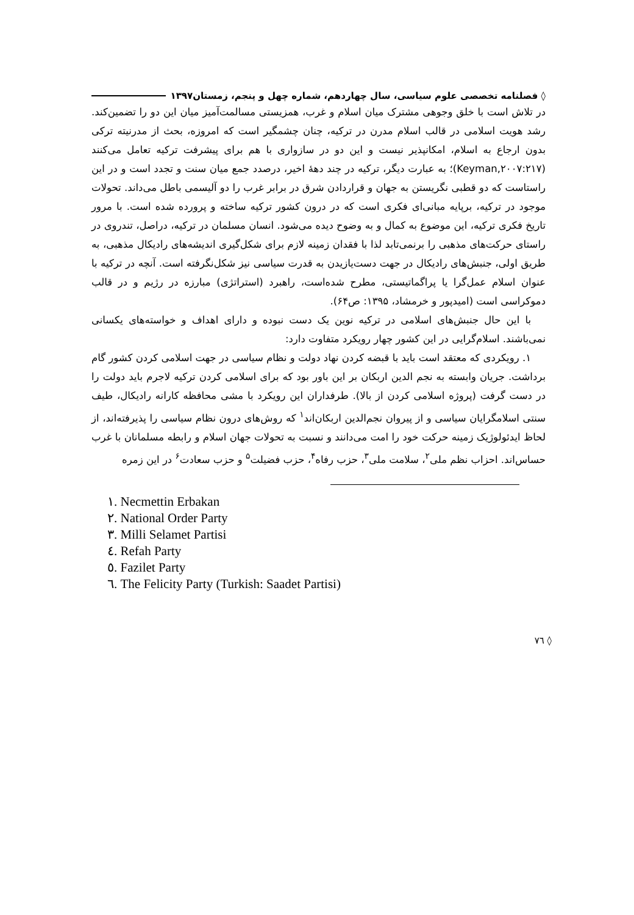◊ فصلنامه تخصصی علوم سیاسی، سال چهاردهم، شماره چهل و پنجم، زمستان۱۳۹۷
در تلاش است با خلق وجوهی مشترک میان اسلام و غرب، همزیستی مسالمت‌آمیز میان این دو را تضمین‌کند. رشد هویت اسلامی در قالب اسلام مدرن در ترکیه، چنان چشمگیر است که امروزه، بحث از مدرنیته ترکی بدون ارجاع به اسلام، امکانپذیر نیست و این دو در سازواری با هم برای پیشرفت ترکیه تعامل می‌کنند (Keyman,۲۰۰۷:۲۱۷)؛ به عبارت دیگر، ترکیه در چند دههٔ اخیر، درصدد جمع میان سنت و تجدد است و در این راستاست که دو قطبی نگریستن به جهان و قراردادن شرق در برابر غرب را دو آلیسمی باطل می‌داند. تحولات موجود در ترکیه، برپایه مبانی‌ای فکری است که در درون کشور ترکیه ساخته و پرورده شده است. با مرور تاریخ فکری ترکیه، این موضوع به کمال و به وضوح دیده می‌شود. انسان مسلمان در ترکیه، دراصل، تندروی در راستای حرکت‌های مذهبی را برنمی‌تابد لذا با فقدان زمینه لازم برای شکل‌گیری اندیشه‌های رادیکال مذهبی، به طریق اولی، جنبش‌های رادیکال در جهت دست‌یازیدن به قدرت سیاسی نیز شکل‌نگرفته است. آنچه در ترکیه با عنوان اسلام عمل‌گرا یا پراگماتیستی، مطرح شده‌است، راهبرد (استراتژی) مبارزه در رژیم و در قالب دموکراسی است (امیدپور و خرمشاد، ۱۳۹۵: ص۶۴).
با این حال جنبش‌های اسلامی در ترکیه نوین یک دست نبوده و دارای اهداف و خواسته‌های یکسانی نمی‌باشند. اسلام‌گرایی در این کشور چهار رویکرد متفاوت دارد:
۱. رویکردی که معتقد است باید با قبضه کردن نهاد دولت و نظام سیاسی در جهت اسلامی کردن کشور گام برداشت. جریان وابسته به نجم الدین اربکان بر این باور بود که برای اسلامی کردن ترکیه لاجرم باید دولت را در دست گرفت (پروژه اسلامی کردن از بالا). طرفداران این رویکرد با مشی محافظه کارانه رادیکال، طیف سنتی اسلامگرایان سیاسی و از پیروان نجم‌الدین اربکان‌اند<sup>۱</sup> که روش‌های درون نظام سیاسی را پذیرفته‌اند، از لحاظ ایدئولوژیک زمینه حرکت خود را امت می‌دانند و نسبت به تحولات جهان اسلام و رابطه مسلمانان با غرب حساس‌اند. احزاب نظم ملی<sup>۲</sup>، سلامت ملی<sup>۳</sup>، حزب رفاه<sup>۴</sup>، حزب فضیلت<sup>۵</sup> و حزب سعادت<sup>۶</sup> در این زمره
١. Necmettin Erbakan
٢. National Order Party
٣. Milli Selamet Partisi
٤. Refah Party
٥. Fazilet Party
٦. The Felicity Party (Turkish: Saadet Partisi)
◊ ٧٦